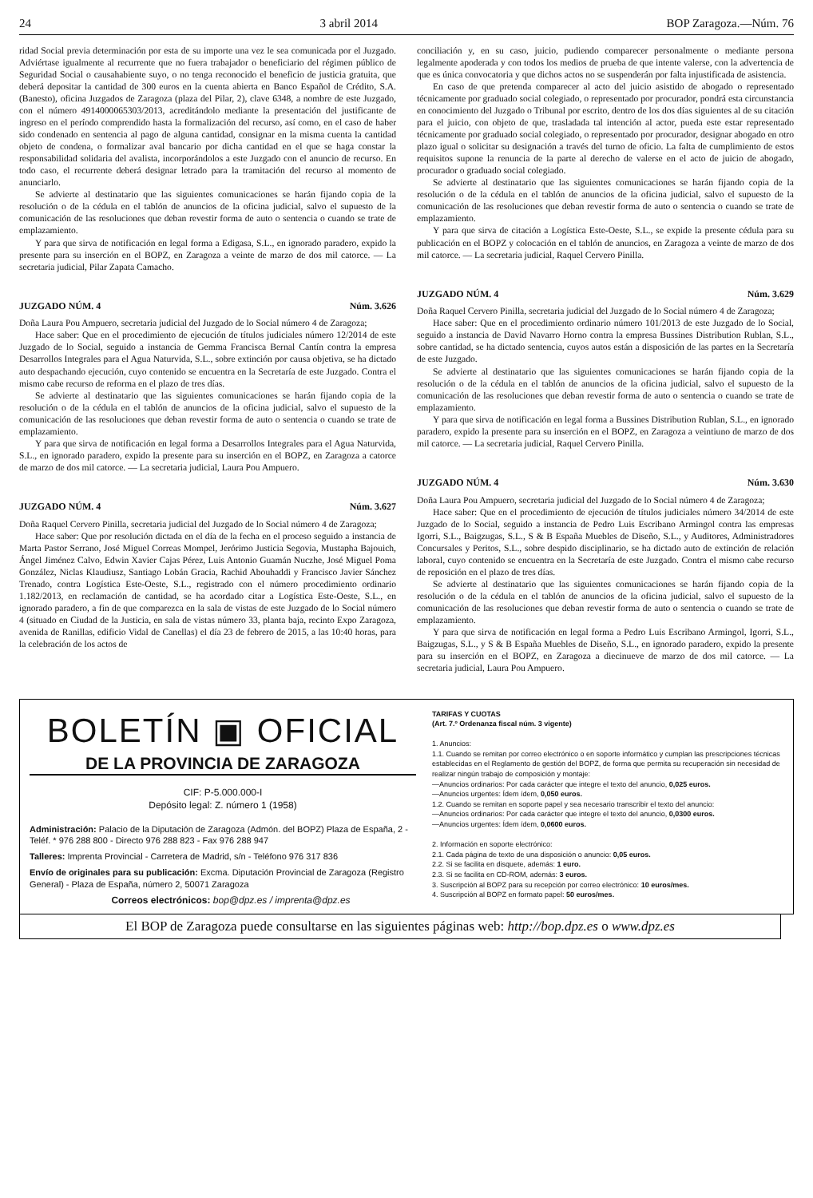24 3 abril 2014 BOP Zaragoza.—Núm. 76
ridad Social previa determinación por esta de su importe una vez le sea comunicada por el Juzgado. Adviértase igualmente al recurrente que no fuera trabajador o beneficiario del régimen público de Seguridad Social o causahabiente suyo, o no tenga reconocido el beneficio de justicia gratuita, que deberá depositar la cantidad de 300 euros en la cuenta abierta en Banco Español de Crédito, S.A. (Banesto), oficina Juzgados de Zaragoza (plaza del Pilar, 2), clave 6348, a nombre de este Juzgado, con el número 4914000065303/2013, acreditándolo mediante la presentación del justificante de ingreso en el período comprendido hasta la formalización del recurso, así como, en el caso de haber sido condenado en sentencia al pago de alguna cantidad, consignar en la misma cuenta la cantidad objeto de condena, o formalizar aval bancario por dicha cantidad en el que se haga constar la responsabilidad solidaria del avalista, incorporándolos a este Juzgado con el anuncio de recurso. En todo caso, el recurrente deberá designar letrado para la tramitación del recurso al momento de anunciarlo.
Se advierte al destinatario que las siguientes comunicaciones se harán fijando copia de la resolución o de la cédula en el tablón de anuncios de la oficina judicial, salvo el supuesto de la comunicación de las resoluciones que deban revestir forma de auto o sentencia o cuando se trate de emplazamiento.
Y para que sirva de notificación en legal forma a Edigasa, S.L., en ignorado paradero, expido la presente para su inserción en el BOPZ, en Zaragoza a veinte de marzo de dos mil catorce. — La secretaria judicial, Pilar Zapata Camacho.
JUZGADO NÚM. 4 Núm. 3.626
Doña Laura Pou Ampuero, secretaria judicial del Juzgado de lo Social número 4 de Zaragoza;
Hace saber: Que en el procedimiento de ejecución de títulos judiciales número 12/2014 de este Juzgado de lo Social, seguido a instancia de Gemma Francisca Bernal Cantín contra la empresa Desarrollos Integrales para el Agua Naturvida, S.L., sobre extinción por causa objetiva, se ha dictado auto despachando ejecución, cuyo contenido se encuentra en la Secretaría de este Juzgado. Contra el mismo cabe recurso de reforma en el plazo de tres días.
Se advierte al destinatario que las siguientes comunicaciones se harán fijando copia de la resolución o de la cédula en el tablón de anuncios de la oficina judicial, salvo el supuesto de la comunicación de las resoluciones que deban revestir forma de auto o sentencia o cuando se trate de emplazamiento.
Y para que sirva de notificación en legal forma a Desarrollos Integrales para el Agua Naturvida, S.L., en ignorado paradero, expido la presente para su inserción en el BOPZ, en Zaragoza a catorce de marzo de dos mil catorce. — La secretaria judicial, Laura Pou Ampuero.
JUZGADO NÚM. 4 Núm. 3.627
Doña Raquel Cervero Pinilla, secretaria judicial del Juzgado de lo Social número 4 de Zaragoza;
Hace saber: Que por resolución dictada en el día de la fecha en el proceso seguido a instancia de Marta Pastor Serrano, José Miguel Correas Mompel, Jerórimo Justicia Segovia, Mustapha Bajouich, Ángel Jiménez Calvo, Edwin Xavier Cajas Pérez, Luis Antonio Guamán Nuczhe, José Miguel Poma González, Niclas Klaudiusz, Santiago Lobán Gracia, Rachid Abouhaddi y Francisco Javier Sánchez Trenado, contra Logística Este-Oeste, S.L., registrado con el número procedimiento ordinario 1.182/2013, en reclamación de cantidad, se ha acordado citar a Logística Este-Oeste, S.L., en ignorado paradero, a fin de que comparezca en la sala de vistas de este Juzgado de lo Social número 4 (situado en Ciudad de la Justicia, en sala de vistas número 33, planta baja, recinto Expo Zaragoza, avenida de Ranillas, edificio Vidal de Canellas) el día 23 de febrero de 2015, a las 10:40 horas, para la celebración de los actos de
conciliación y, en su caso, juicio, pudiendo comparecer personalmente o mediante persona legalmente apoderada y con todos los medios de prueba de que intente valerse, con la advertencia de que es única convocatoria y que dichos actos no se suspenderán por falta injustificada de asistencia.
En caso de que pretenda comparecer al acto del juicio asistido de abogado o representado técnicamente por graduado social colegiado, o representado por procurador, pondrá esta circunstancia en conocimiento del Juzgado o Tribunal por escrito, dentro de los dos días siguientes al de su citación para el juicio, con objeto de que, trasladada tal intención al actor, pueda este estar representado técnicamente por graduado social colegiado, o representado por procurador, designar abogado en otro plazo igual o solicitar su designación a través del turno de oficio. La falta de cumplimiento de estos requisitos supone la renuncia de la parte al derecho de valerse en el acto de juicio de abogado, procurador o graduado social colegiado.
Se advierte al destinatario que las siguientes comunicaciones se harán fijando copia de la resolución o de la cédula en el tablón de anuncios de la oficina judicial, salvo el supuesto de la comunicación de las resoluciones que deban revestir forma de auto o sentencia o cuando se trate de emplazamiento.
Y para que sirva de citación a Logística Este-Oeste, S.L., se expide la presente cédula para su publicación en el BOPZ y colocación en el tablón de anuncios, en Zaragoza a veinte de marzo de dos mil catorce. — La secretaria judicial, Raquel Cervero Pinilla.
JUZGADO NÚM. 4 Núm. 3.629
Doña Raquel Cervero Pinilla, secretaria judicial del Juzgado de lo Social número 4 de Zaragoza;
Hace saber: Que en el procedimiento ordinario número 101/2013 de este Juzgado de lo Social, seguido a instancia de David Navarro Horno contra la empresa Bussines Distribution Rublan, S.L., sobre cantidad, se ha dictado sentencia, cuyos autos están a disposición de las partes en la Secretaría de este Juzgado.
Se advierte al destinatario que las siguientes comunicaciones se harán fijando copia de la resolución o de la cédula en el tablón de anuncios de la oficina judicial, salvo el supuesto de la comunicación de las resoluciones que deban revestir forma de auto o sentencia o cuando se trate de emplazamiento.
Y para que sirva de notificación en legal forma a Bussines Distribution Rublan, S.L., en ignorado paradero, expido la presente para su inserción en el BOPZ, en Zaragoza a veintiuno de marzo de dos mil catorce. — La secretaria judicial, Raquel Cervero Pinilla.
JUZGADO NÚM. 4 Núm. 3.630
Doña Laura Pou Ampuero, secretaria judicial del Juzgado de lo Social número 4 de Zaragoza;
Hace saber: Que en el procedimiento de ejecución de títulos judiciales número 34/2014 de este Juzgado de lo Social, seguido a instancia de Pedro Luis Escribano Armingol contra las empresas Igorri, S.L., Baigzugas, S.L., S & B España Muebles de Diseño, S.L., y Auditores, Administradores Concursales y Peritos, S.L., sobre despido disciplinario, se ha dictado auto de extinción de relación laboral, cuyo contenido se encuentra en la Secretaría de este Juzgado. Contra el mismo cabe recurso de reposición en el plazo de tres días.
Se advierte al destinatario que las siguientes comunicaciones se harán fijando copia de la resolución o de la cédula en el tablón de anuncios de la oficina judicial, salvo el supuesto de la comunicación de las resoluciones que deban revestir forma de auto o sentencia o cuando se trate de emplazamiento.
Y para que sirva de notificación en legal forma a Pedro Luis Escribano Armingol, Igorri, S.L., Baigzugas, S.L., y S & B España Muebles de Diseño, S.L., en ignorado paradero, expido la presente para su inserción en el BOPZ, en Zaragoza a diecinueve de marzo de dos mil catorce. — La secretaria judicial, Laura Pou Ampuero.
BOLETÍN ▣ OFICIAL
DE LA PROVINCIA DE ZARAGOZA
CIF: P-5.000.000-I
Depósito legal: Z. número 1 (1958)
Administración: Palacio de la Diputación de Zaragoza (Admón. del BOPZ) Plaza de España, 2 - Teléf. * 976 288 800 - Directo 976 288 823 - Fax 976 288 947
Talleres: Imprenta Provincial - Carretera de Madrid, s/n - Teléfono 976 317 836
Envío de originales para su publicación: Excma. Diputación Provincial de Zaragoza (Registro General) - Plaza de España, número 2, 50071 Zaragoza
Correos electrónicos: bop@dpz.es / imprenta@dpz.es
TARIFAS Y CUOTAS
(Art. 7.º Ordenanza fiscal núm. 3 vigente)
1. Anuncios:
1.1. Cuando se remitan por correo electrónico o en soporte informático y cumplan las prescripciones técnicas establecidas en el Reglamento de gestión del BOPZ, de forma que permita su recuperación sin necesidad de realizar ningún trabajo de composición y montaje:
—Anuncios ordinarios: Por cada carácter que integre el texto del anuncio, 0,025 euros.
—Anuncios urgentes: Ídem ídem, 0,050 euros.
1.2. Cuando se remitan en soporte papel y sea necesario transcribir el texto del anuncio:
—Anuncios ordinarios: Por cada carácter que integre el texto del anuncio, 0,0300 euros.
—Anuncios urgentes: Ídem ídem, 0,0600 euros.
2. Información en soporte electrónico:
2.1. Cada página de texto de una disposición o anuncio: 0,05 euros.
2.2. Si se facilita en disquete, además: 1 euro.
2.3. Si se facilita en CD-ROM, además: 3 euros.
3. Suscripción al BOPZ para su recepción por correo electrónico: 10 euros/mes.
4. Suscripción al BOPZ en formato papel: 50 euros/mes.
El BOP de Zaragoza puede consultarse en las siguientes páginas web: http://bop.dpz.es o www.dpz.es